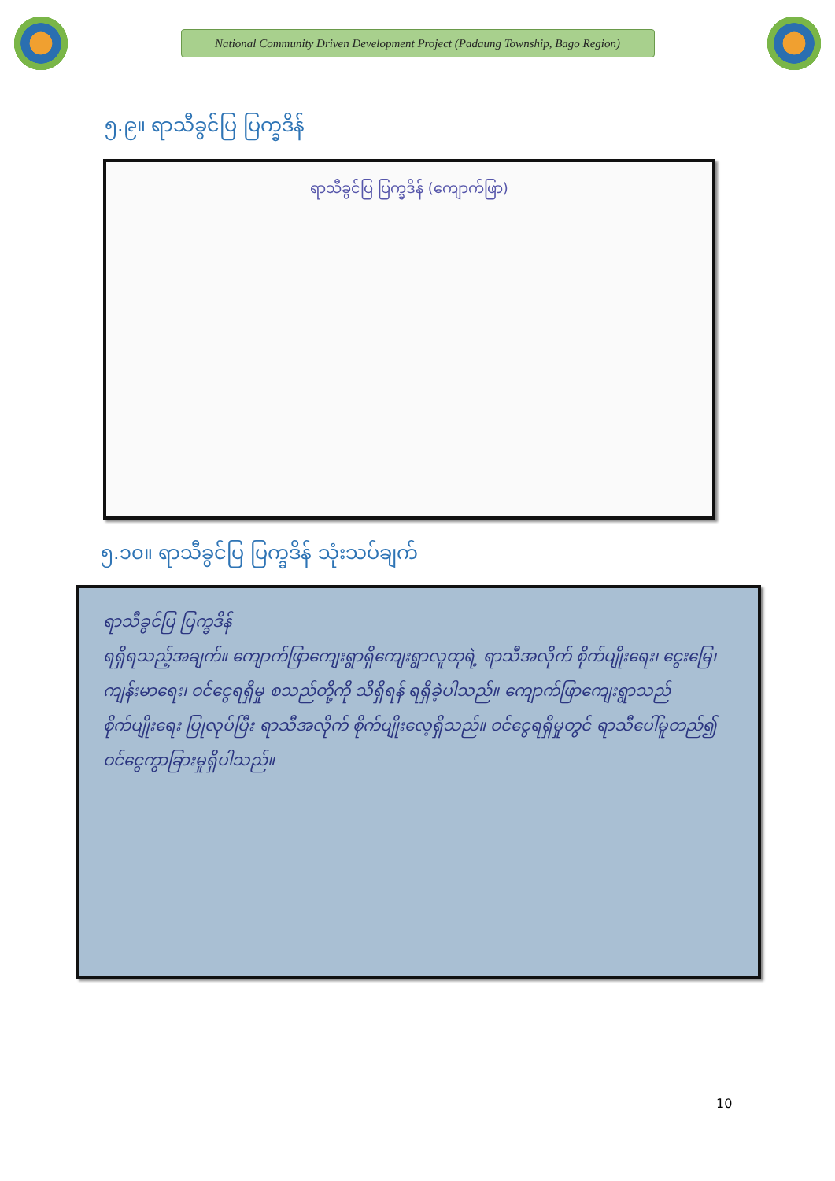National Community Driven Development Project (Padaung Township, Bago Region)
၅.၉။ ရာသီခွင်ပြ ပြက္ခဒိန်
ရာသီခွင်ပြ ပြက္ခဒိန် (ကျောက်ဖြာ)
၅.၁၀။ ရာသီခွင်ပြ ပြက္ခဒိန် သုံးသပ်ချက်
ရာသီခွင်ပြ ပြက္ခဒိန်
ရရှိရသည့်အချက်။ ကျောက်ဖြာကျေးရွာရှိကျေးရွာလူထုရဲ့ ရာသီအလိုက် စိုက်ပျိုးရေး၊ ငွေးမြေ၊ ကျန်းမာရေး၊ ဝင်ငွေရရှိမှု စသည်တို့ကို သိရှိရန် ရရှိခဲ့ပါသည်။ ကျောက်ဖြာကျေးရွာသည် စိုက်ပျိုးရေး ပြုလုပ်ပြီး ရာသီအလိုက် စိုက်ပျိုးလေ့ရှိသည်။ ဝင်ငွေရရှိမှုတွင် ရာသီပေါ်မူတည်၍ ဝင်ငွေကွာခြားမှုရှိပါသည်။
10